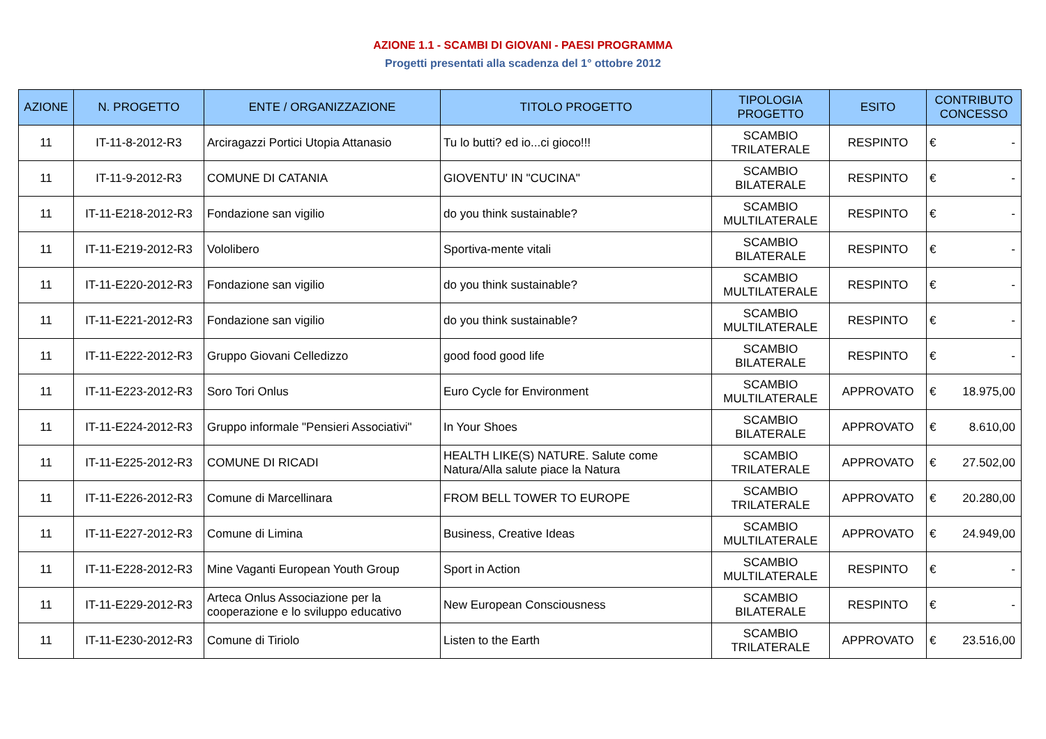AZIONE 1.1 - SCAMBI DI GIOVANI - PAESI PROGRAMMA
Progetti presentati alla scadenza del 1° ottobre 2012
| AZIONE | N. PROGETTO | ENTE / ORGANIZZAZIONE | TITOLO PROGETTO | TIPOLOGIA PROGETTO | ESITO | CONTRIBUTO CONCESSO | |
| --- | --- | --- | --- | --- | --- | --- | --- |
| 11 | IT-11-8-2012-R3 | Arciragazzi Portici Utopia Attanasio | Tu lo butti? ed io...ci gioco!!! | SCAMBIO TRILATERALE | RESPINTO | € | - |
| 11 | IT-11-9-2012-R3 | COMUNE DI CATANIA | GIOVENTU' IN "CUCINA" | SCAMBIO BILATERALE | RESPINTO | € | - |
| 11 | IT-11-E218-2012-R3 | Fondazione san vigilio | do you think sustainable? | SCAMBIO MULTILATERALE | RESPINTO | € | - |
| 11 | IT-11-E219-2012-R3 | Vololibero | Sportiva-mente vitali | SCAMBIO BILATERALE | RESPINTO | € | - |
| 11 | IT-11-E220-2012-R3 | Fondazione san vigilio | do you think sustainable? | SCAMBIO MULTILATERALE | RESPINTO | € | - |
| 11 | IT-11-E221-2012-R3 | Fondazione san vigilio | do you think sustainable? | SCAMBIO MULTILATERALE | RESPINTO | € | - |
| 11 | IT-11-E222-2012-R3 | Gruppo Giovani Celledizzo | good food good life | SCAMBIO BILATERALE | RESPINTO | € | - |
| 11 | IT-11-E223-2012-R3 | Soro Tori Onlus | Euro Cycle for Environment | SCAMBIO MULTILATERALE | APPROVATO | € | 18.975,00 |
| 11 | IT-11-E224-2012-R3 | Gruppo informale "Pensieri Associativi" | In Your Shoes | SCAMBIO BILATERALE | APPROVATO | € | 8.610,00 |
| 11 | IT-11-E225-2012-R3 | COMUNE DI RICADI | HEALTH LIKE(S) NATURE. Salute come Natura/Alla salute piace la Natura | SCAMBIO TRILATERALE | APPROVATO | € | 27.502,00 |
| 11 | IT-11-E226-2012-R3 | Comune di Marcellinara | FROM BELL TOWER TO EUROPE | SCAMBIO TRILATERALE | APPROVATO | € | 20.280,00 |
| 11 | IT-11-E227-2012-R3 | Comune di Limina | Business, Creative Ideas | SCAMBIO MULTILATERALE | APPROVATO | € | 24.949,00 |
| 11 | IT-11-E228-2012-R3 | Mine Vaganti European Youth Group | Sport in Action | SCAMBIO MULTILATERALE | RESPINTO | € | - |
| 11 | IT-11-E229-2012-R3 | Arteca Onlus Associazione per la cooperazione e lo sviluppo educativo | New European Consciousness | SCAMBIO BILATERALE | RESPINTO | € | - |
| 11 | IT-11-E230-2012-R3 | Comune di Tiriolo | Listen to the Earth | SCAMBIO TRILATERALE | APPROVATO | € | 23.516,00 |